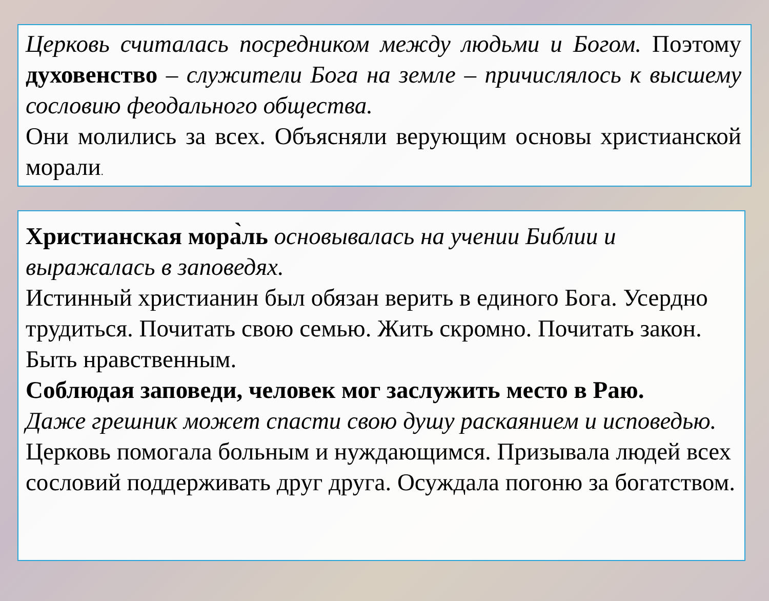Церковь считалась посредником между людьми и Богом. Поэтому духовенство – служители Бога на земле – причислялось к высшему сословию феодального общества.
Они молились за всех. Объясняли верующим основы христианской морали.
Христианская мора̀ль основывалась на учении Библии и выражалась в заповедях.
Истинный христианин был обязан верить в единого Бога. Усердно трудиться. Почитать свою семью. Жить скромно. Почитать закон. Быть нравственным.
Соблюдая заповеди, человек мог заслужить место в Раю.
Даже грешник может спасти свою душу раскаянием и исповедью.
Церковь помогала больным и нуждающимся. Призывала людей всех сословий поддерживать друг друга. Осуждала погоню за богатством.